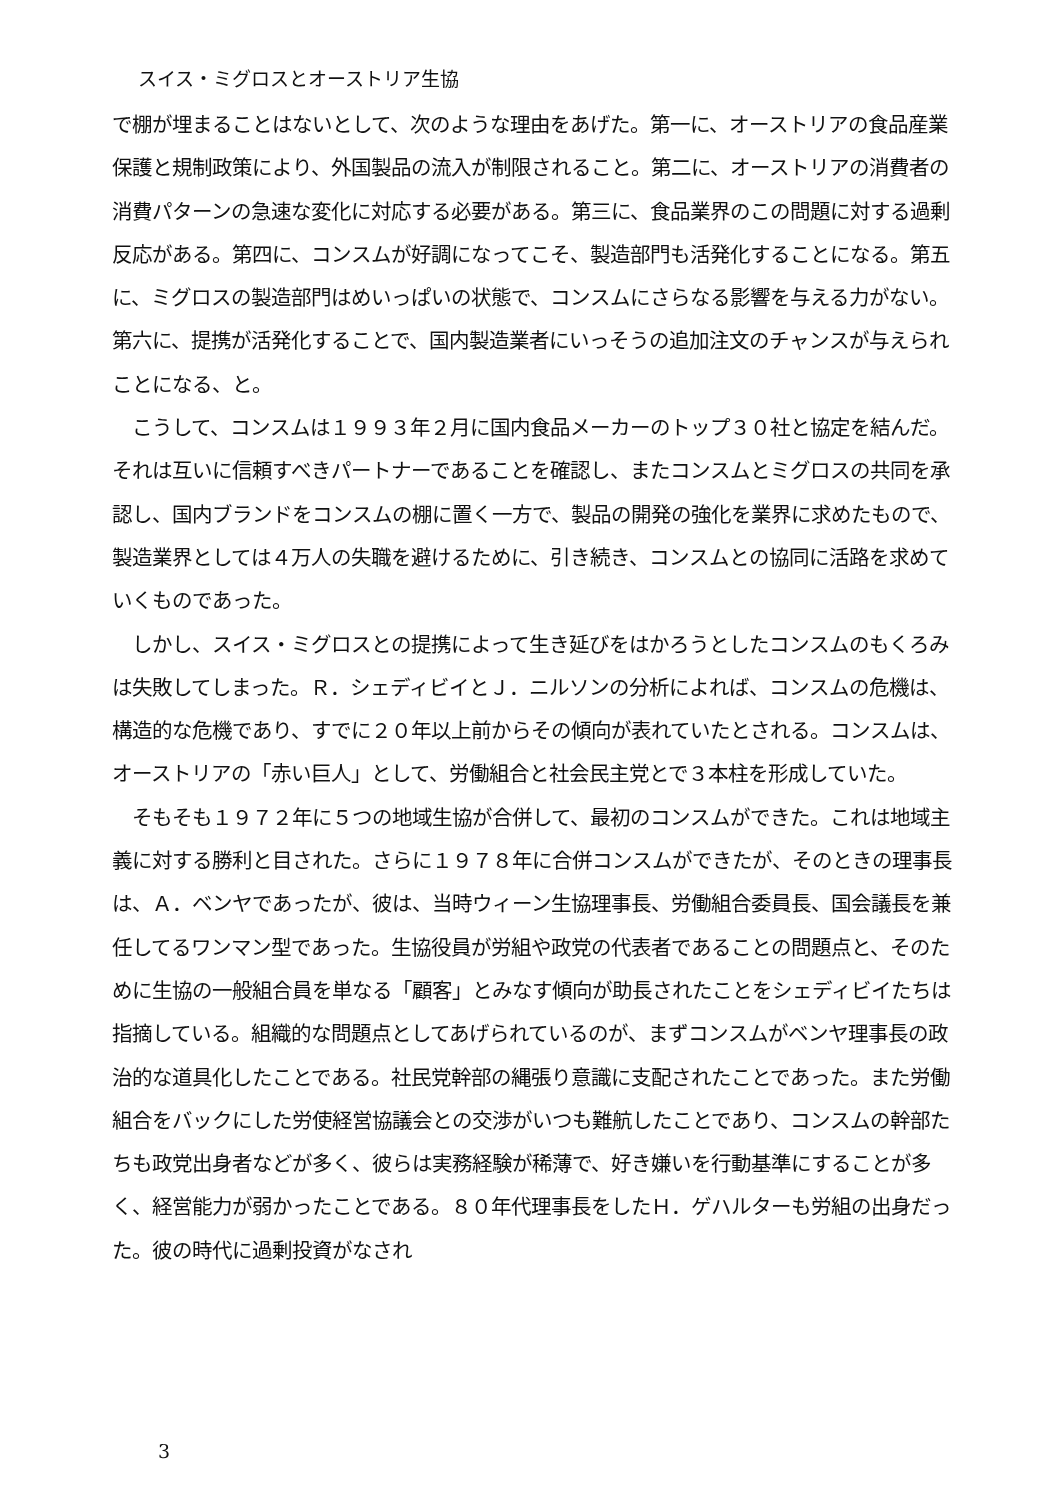スイス・ミグロスとオーストリア生協
で棚が埋まることはないとして、次のような理由をあげた。第一に、オーストリアの食品産業保護と規制政策により、外国製品の流入が制限されること。第二に、オーストリアの消費者の消費パターンの急速な変化に対応する必要がある。第三に、食品業界のこの問題に対する過剰反応がある。第四に、コンスムが好調になってこそ、製造部門も活発化することになる。第五に、ミグロスの製造部門はめいっぱいの状態で、コンスムにさらなる影響を与える力がない。第六に、提携が活発化することで、国内製造業者にいっそうの追加注文のチャンスが与えられことになる、と。
　こうして、コンスムは１９９３年２月に国内食品メーカーのトップ３０社と協定を結んだ。それは互いに信頼すべきパートナーであることを確認し、またコンスムとミグロスの共同を承認し、国内ブランドをコンスムの棚に置く一方で、製品の開発の強化を業界に求めたもので、製造業界としては４万人の失職を避けるために、引き続き、コンスムとの協同に活路を求めていくものであった。
　しかし、スイス・ミグロスとの提携によって生き延びをはかろうとしたコンスムのもくろみは失敗してしまった。Ｒ．シェディビイとＪ．ニルソンの分析によれば、コンスムの危機は、構造的な危機であり、すでに２０年以上前からその傾向が表れていたとされる。コンスムは、オーストリアの「赤い巨人」として、労働組合と社会民主党とで３本柱を形成していた。
　そもそも１９７２年に５つの地域生協が合併して、最初のコンスムができた。これは地域主義に対する勝利と目された。さらに１９７８年に合併コンスムができたが、そのときの理事長は、Ａ．ベンヤであったが、彼は、当時ウィーン生協理事長、労働組合委員長、国会議長を兼任してるワンマン型であった。生協役員が労組や政党の代表者であることの問題点と、そのために生協の一般組合員を単なる「顧客」とみなす傾向が助長されたことをシェディビイたちは指摘している。組織的な問題点としてあげられているのが、まずコンスムがベンヤ理事長の政治的な道具化したことである。社民党幹部の縄張り意識に支配されたことであった。また労働組合をバックにした労使経営協議会との交渉がいつも難航したことであり、コンスムの幹部たちも政党出身者などが多く、彼らは実務経験が稀薄で、好き嫌いを行動基準にすることが多く、経営能力が弱かったことである。８０年代理事長をしたＨ．ゲハルターも労組の出身だった。彼の時代に過剰投資がなされ
3